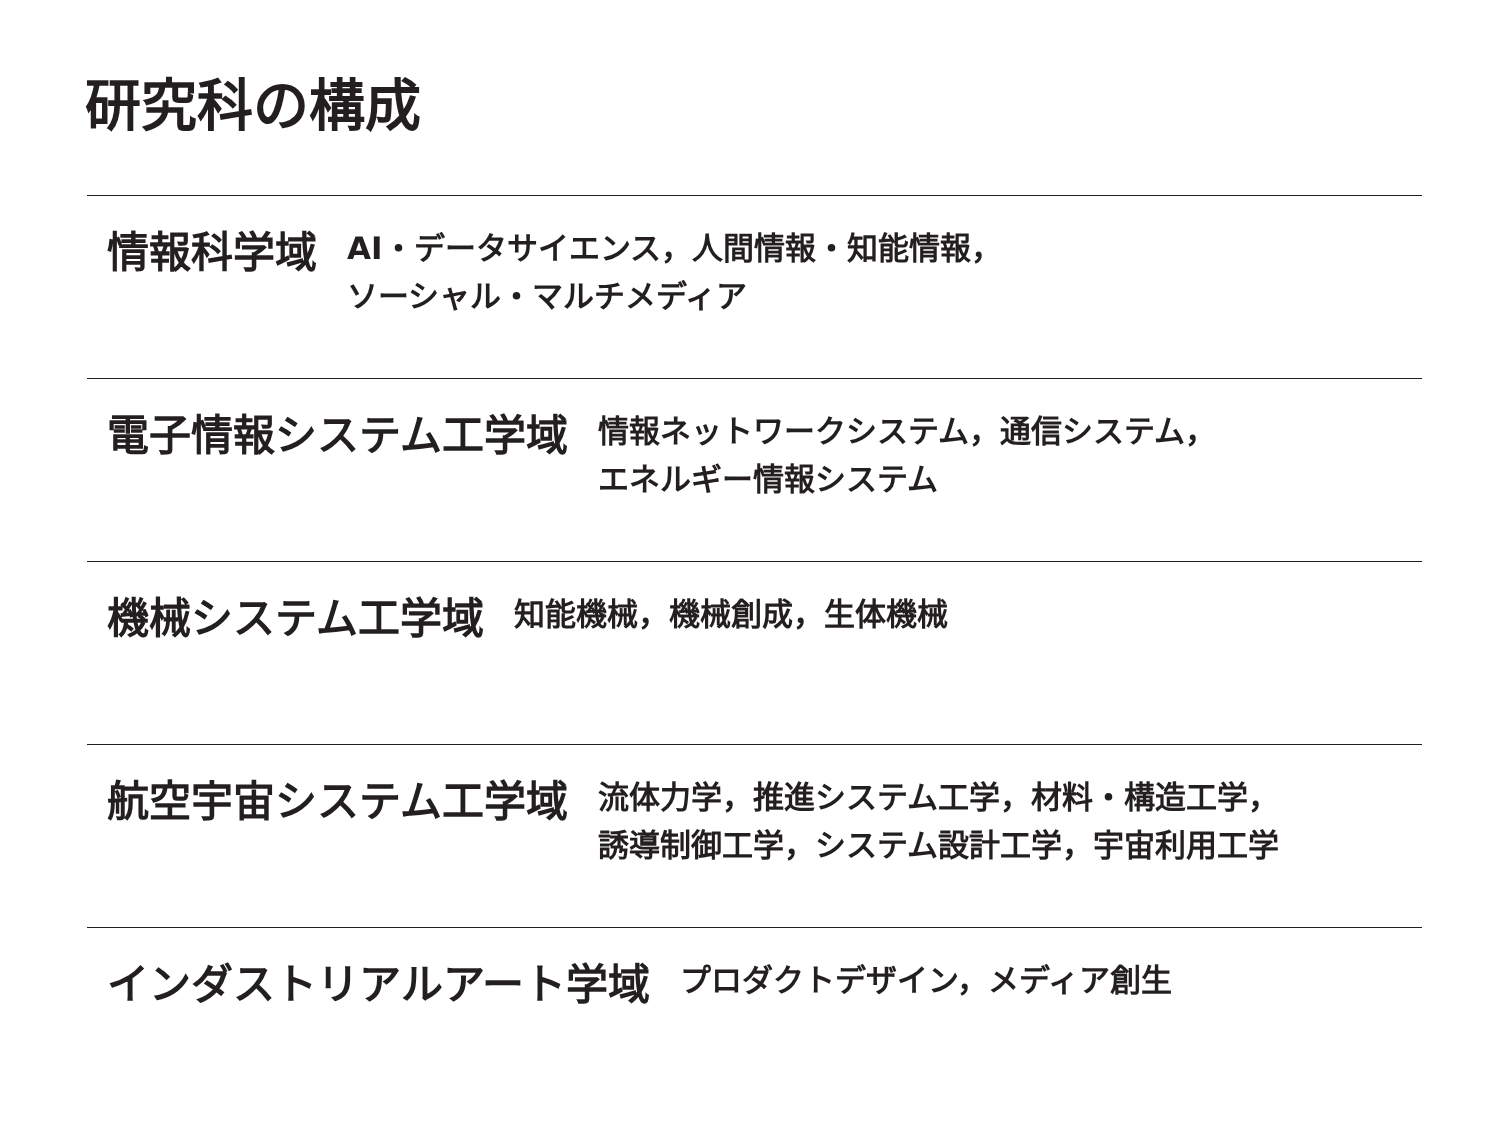研究科の構成
情報科学域
AI・データサイエンス，人間情報・知能情報，
ソーシャル・マルチメディア
電子情報システム工学域
情報ネットワークシステム，通信システム，
エネルギー情報システム
機械システム工学域
知能機械，機械創成，生体機械
航空宇宙システム工学域
流体力学，推進システム工学，材料・構造工学，
誘導制御工学，システム設計工学，宇宙利用工学
インダストリアルアート学域
プロダクトデザイン，メディア創生